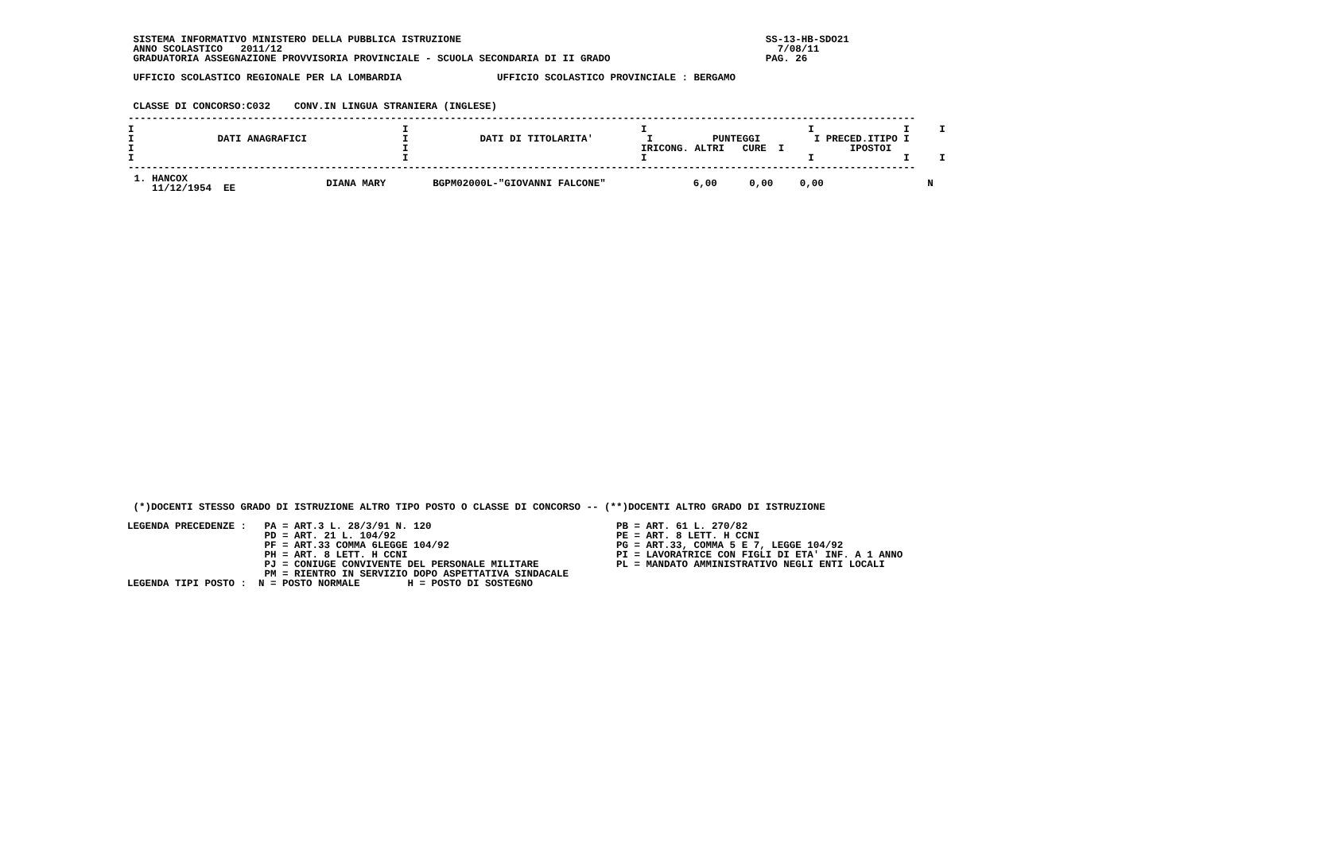SISTEMA INFORMATIVO MINISTERO DELLA PUBBLICA ISTRUZIONE                                                   SS-13-HB-SDO21
 ANNO SCOLASTICO   2011/12                                                                                   7/08/11
 GRADUATORIA ASSEGNAZIONE PROVVISORIA PROVINCIALE - SCUOLA SECONDARIA DI II GRADO                          PAG. 26

 UFFICIO SCOLASTICO REGIONALE PER LA LOMBARDIA                UFFICIO SCOLASTICO PROVINCIALE : BERGAMO


 CLASSE DI CONCORSO:C032    CONV.IN LINGUA STRANIERA (INGLESE)
| ------------------------------------------------------------------------------------------------------------------------------------ | | | | | | | |
| I I I I I I I DATI ANAGRAFICI I DATI DI TITOLARITA' I PUNTEGGI I PRECED.ITIPO I I I IRICONG. ALTRI CURE I IPOSTOI I I I I I I ------------------------------------------------------------------------------------------------------------------------------------ | | | | | | | |
| 1. HANCOX 11/12/1954 EE | DIANA MARY | BGPM02000L-"GIOVANNI FALCONE" | 6,00 | 0,00 | 0,00 | | N |
 (*)DOCENTI STESSO GRADO DI ISTRUZIONE ALTRO TIPO POSTO O CLASSE DI CONCORSO -- (**)DOCENTI ALTRO GRADO DI ISTRUZIONE

LEGENDA PRECEDENZE :   PA = ART.3 L. 28/3/91 N. 120                               PB = ART. 61 L. 270/82
                       PD = ART. 21 L. 104/92                                     PE = ART. 8 LETT. H CCNI
                       PF = ART.33 COMMA 6LEGGE 104/92                            PG = ART.33, COMMA 5 E 7, LEGGE 104/92
                       PH = ART. 8 LETT. H CCNI                                   PI = LAVORATRICE CON FIGLI DI ETA' INF. A 1 ANNO
                       PJ = CONIUGE CONVIVENTE DEL PERSONALE MILITARE             PL = MANDATO AMMINISTRATIVO NEGLI ENTI LOCALI
                       PM = RIENTRO IN SERVIZIO DOPO ASPETTATIVA SINDACALE
LEGENDA TIPI POSTO :  N = POSTO NORMALE        H = POSTO DI SOSTEGNO